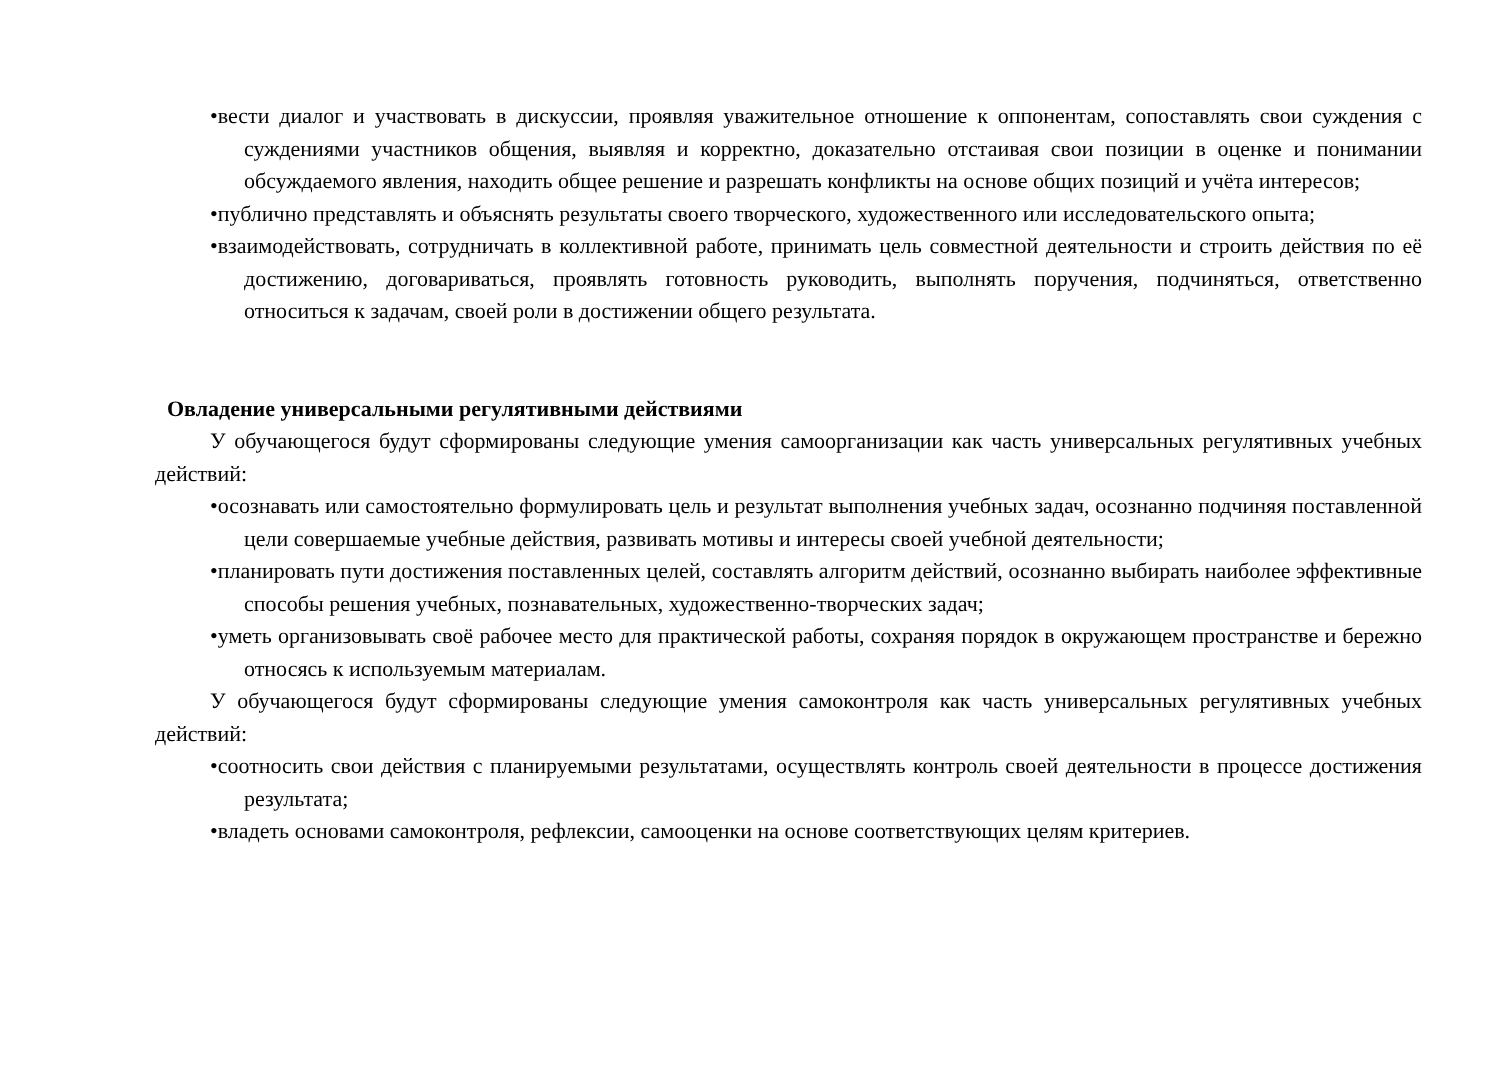•вести диалог и участвовать в дискуссии, проявляя уважительное отношение к оппонентам, сопоставлять свои суждения с суждениями участников общения, выявляя и корректно, доказательно отстаивая свои позиции в оценке и понимании обсуждаемого явления, находить общее решение и разрешать конфликты на основе общих позиций и учёта интересов;
•публично представлять и объяснять результаты своего творческого, художественного или исследовательского опыта;
•взаимодействовать, сотрудничать в коллективной работе, принимать цель совместной деятельности и строить действия по её достижению, договариваться, проявлять готовность руководить, выполнять поручения, подчиняться, ответственно относиться к задачам, своей роли в достижении общего результата.
Овладение универсальными регулятивными действиями
У обучающегося будут сформированы следующие умения самоорганизации как часть универсальных регулятивных учебных действий:
•осознавать или самостоятельно формулировать цель и результат выполнения учебных задач, осознанно подчиняя поставленной цели совершаемые учебные действия, развивать мотивы и интересы своей учебной деятельности;
•планировать пути достижения поставленных целей, составлять алгоритм действий, осознанно выбирать наиболее эффективные способы решения учебных, познавательных, художественно-творческих задач;
•уметь организовывать своё рабочее место для практической работы, сохраняя порядок в окружающем пространстве и бережно относясь к используемым материалам.
У обучающегося будут сформированы следующие умения самоконтроля как часть универсальных регулятивных учебных действий:
•соотносить свои действия с планируемыми результатами, осуществлять контроль своей деятельности в процессе достижения результата;
•владеть основами самоконтроля, рефлексии, самооценки на основе соответствующих целям критериев.